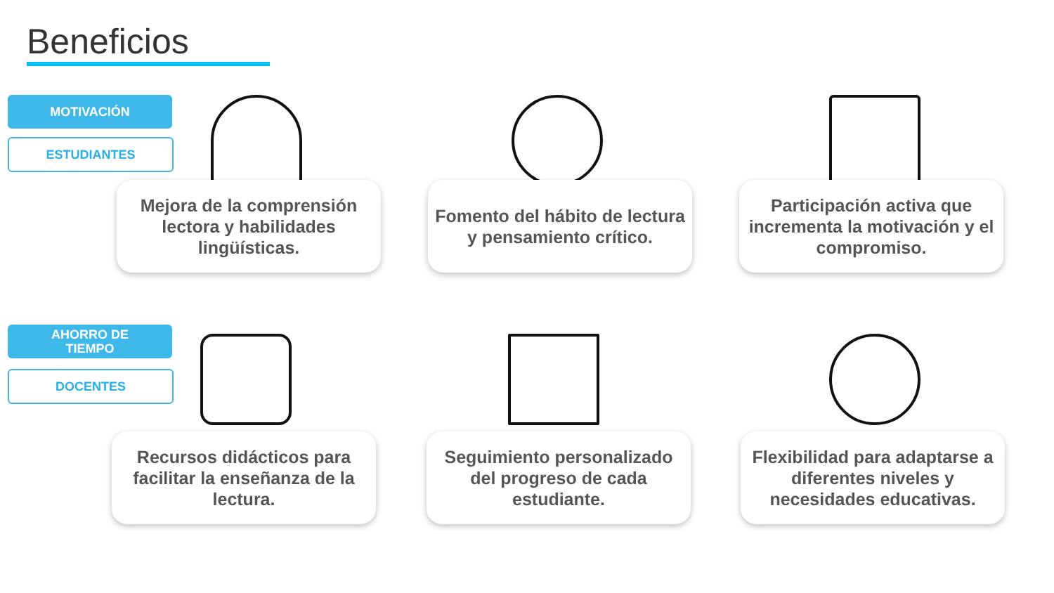Beneficios
MOTIVACIÓN
ESTUDIANTES
Mejora de la comprensión lectora y habilidades lingüísticas.
Fomento del hábito de lectura y pensamiento crítico.
Participación activa que incrementa la motivación y el compromiso.
AHORRO DE
TIEMPO
DOCENTES
Recursos didácticos para facilitar la enseñanza de la lectura.
Seguimiento personalizado del progreso de cada estudiante.
Flexibilidad para adaptarse a diferentes niveles y necesidades educativas.